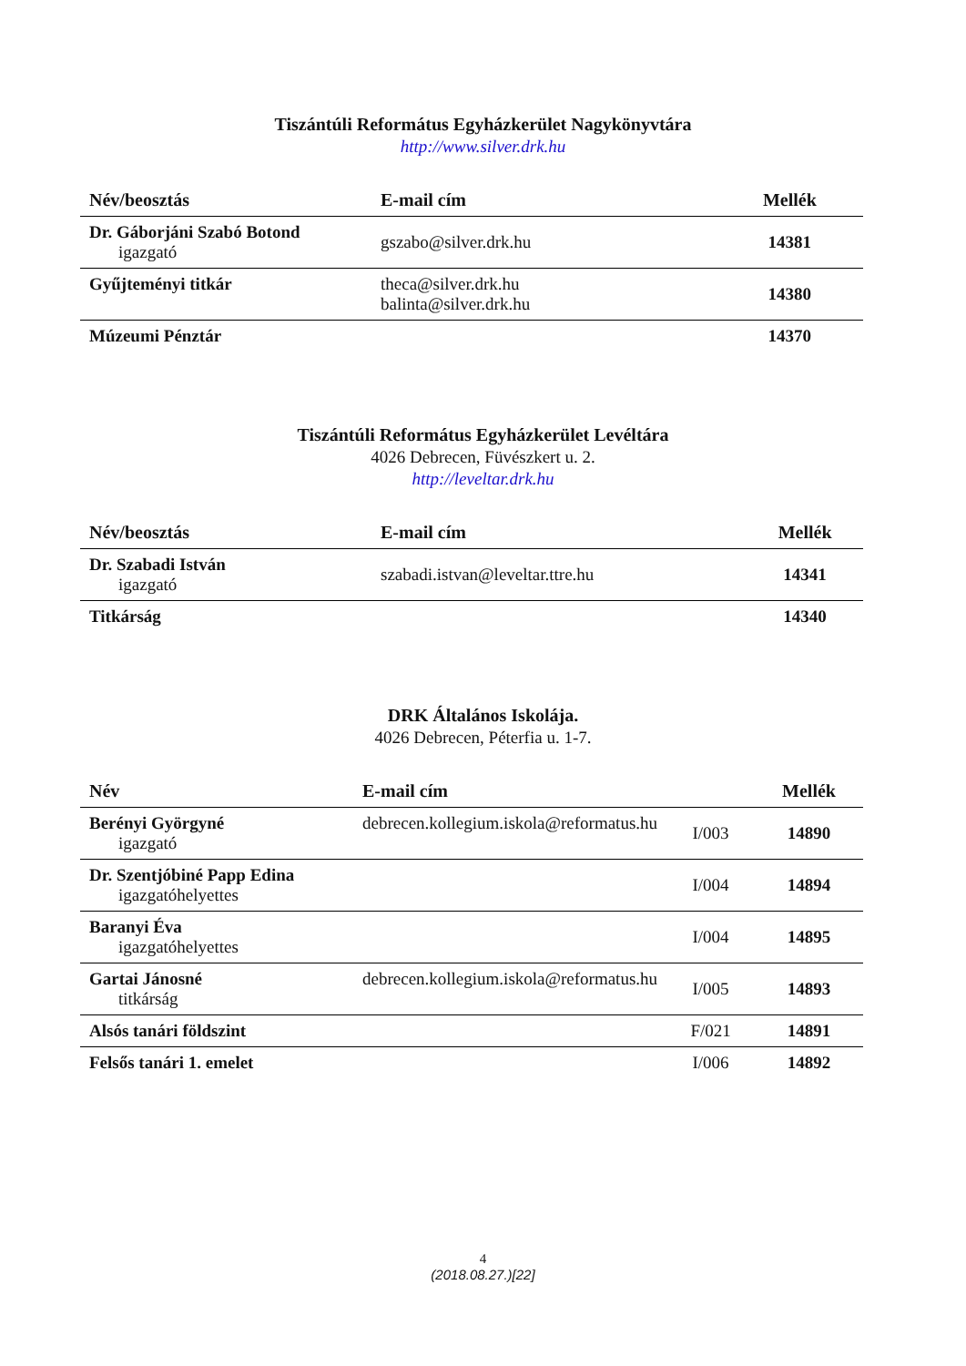Tiszántúli Református Egyházkerület Nagykönyvtára
http://www.silver.drk.hu
| Név/beosztás | E-mail cím | Mellék |
| --- | --- | --- |
| Dr. Gáborjáni Szabó Botond igazgató | gszabo@silver.drk.hu | 14381 |
| Gyűjteményi titkár | theca@silver.drk.hu balinta@silver.drk.hu | 14380 |
| Múzeumi Pénztár | | 14370 |
Tiszántúli Református Egyházkerület Levéltára
4026 Debrecen, Füvészkert u. 2.
http://leveltar.drk.hu
| Név/beosztás | E-mail cím | Mellék |
| --- | --- | --- |
| Dr. Szabadi István igazgató | szabadi.istvan@leveltar.ttre.hu | 14341 |
| Titkárság | | 14340 |
DRK Általános Iskolája.
4026 Debrecen, Péterfia u. 1-7.
| Név | E-mail cím | | Mellék |
| --- | --- | --- | --- |
| Berényi Györgyné igazgató | debrecen.kollegium.iskola@reformatus.hu | I/003 | 14890 |
| Dr. Szentjóbiné Papp Edina igazgatóhelyettes | | I/004 | 14894 |
| Baranyi Éva igazgatóhelyettes | | I/004 | 14895 |
| Gartai Jánosné titkárság | debrecen.kollegium.iskola@reformatus.hu | I/005 | 14893 |
| Alsós tanári földszint | | F/021 | 14891 |
| Felsős tanári 1. emelet | | I/006 | 14892 |
4
(2018.08.27.)[22]